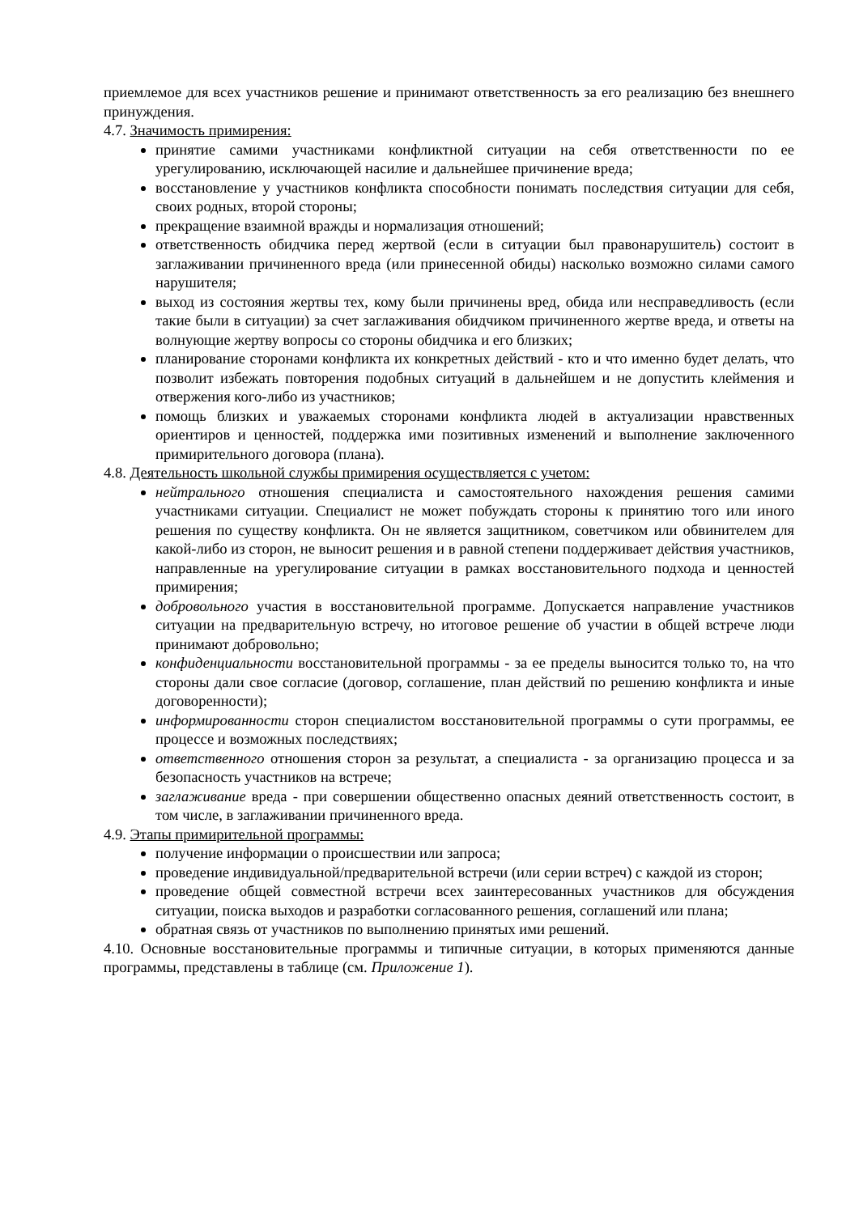приемлемое для всех участников решение и принимают ответственность за его реализацию без внешнего принуждения.
4.7. Значимость примирения:
принятие самими участниками конфликтной ситуации на себя ответственности по ее урегулированию, исключающей насилие и дальнейшее причинение вреда;
восстановление у участников конфликта способности понимать последствия ситуации для себя, своих родных, второй стороны;
прекращение взаимной вражды и нормализация отношений;
ответственность обидчика перед жертвой (если в ситуации был правонарушитель) состоит в заглаживании причиненного вреда (или принесенной обиды) насколько возможно силами самого нарушителя;
выход из состояния жертвы тех, кому были причинены вред, обида или несправедливость (если такие были в ситуации) за счет заглаживания обидчиком причиненного жертве вреда, и ответы на волнующие жертву вопросы со стороны обидчика и его близких;
планирование сторонами конфликта их конкретных действий - кто и что именно будет делать, что позволит избежать повторения подобных ситуаций в дальнейшем и не допустить клеймения и отвержения кого-либо из участников;
помощь близких и уважаемых сторонами конфликта людей в актуализации нравственных ориентиров и ценностей, поддержка ими позитивных изменений и выполнение заключенного примирительного договора (плана).
4.8. Деятельность школьной службы примирения осуществляется с учетом:
нейтрального отношения специалиста и самостоятельного нахождения решения самими участниками ситуации. Специалист не может побуждать стороны к принятию того или иного решения по существу конфликта. Он не является защитником, советчиком или обвинителем для какой-либо из сторон, не выносит решения и в равной степени поддерживает действия участников, направленные на урегулирование ситуации в рамках восстановительного подхода и ценностей примирения;
добровольного участия в восстановительной программе. Допускается направление участников ситуации на предварительную встречу, но итоговое решение об участии в общей встрече люди принимают добровольно;
конфиденциальности восстановительной программы - за ее пределы выносится только то, на что стороны дали свое согласие (договор, соглашение, план действий по решению конфликта и иные договоренности);
информированности сторон специалистом восстановительной программы о сути программы, ее процессе и возможных последствиях;
ответственного отношения сторон за результат, а специалиста - за организацию процесса и за безопасность участников на встрече;
заглаживание вреда - при совершении общественно опасных деяний ответственность состоит, в том числе, в заглаживании причиненного вреда.
4.9. Этапы примирительной программы:
получение информации о происшествии или запроса;
проведение индивидуальной/предварительной встречи (или серии встреч) с каждой из сторон;
проведение общей совместной встречи всех заинтересованных участников для обсуждения ситуации, поиска выходов и разработки согласованного решения, соглашений или плана;
обратная связь от участников по выполнению принятых ими решений.
4.10. Основные восстановительные программы и типичные ситуации, в которых применяются данные программы, представлены в таблице (см. Приложение 1).